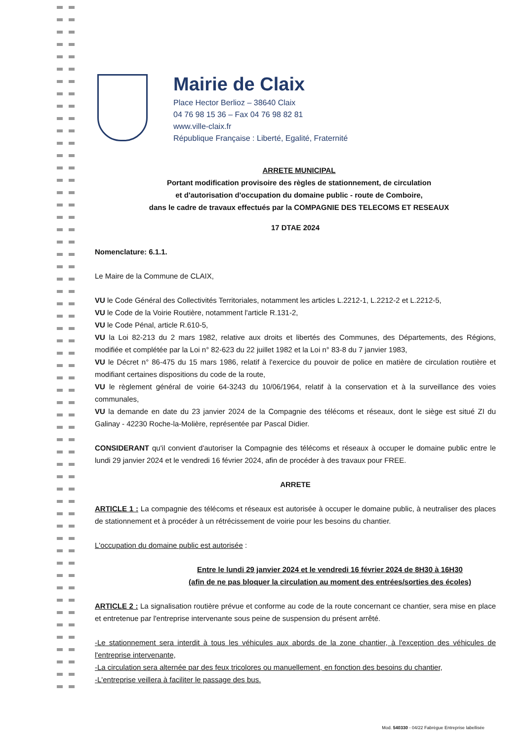Mairie de Claix
Place Hector Berlioz – 38640 Claix
04 76 98 15 36 – Fax 04 76 98 82 81
www.ville-claix.fr
République Française : Liberté, Egalité, Fraternité
ARRETE MUNICIPAL
Portant modification provisoire des règles de stationnement, de circulation
et d'autorisation d'occupation du domaine public - route de Comboire,
dans le cadre de travaux effectués par la COMPAGNIE DES TELECOMS ET RESEAUX
17 DTAE 2024
Nomenclature: 6.1.1.
Le Maire de la Commune de CLAIX,
VU le Code Général des Collectivités Territoriales, notamment les articles L.2212-1, L.2212-2 et L.2212-5,
VU le Code de la Voirie Routière, notamment l'article R.131-2,
VU le Code Pénal, article R.610-5,
VU la Loi 82-213 du 2 mars 1982, relative aux droits et libertés des Communes, des Départements, des Régions, modifiée et complétée par la Loi n° 82-623 du 22 juillet 1982 et la Loi n° 83-8 du 7 janvier 1983,
VU le Décret n° 86-475 du 15 mars 1986, relatif à l'exercice du pouvoir de police en matière de circulation routière et modifiant certaines dispositions du code de la route,
VU le règlement général de voirie 64-3243 du 10/06/1964, relatif à la conservation et à la surveillance des voies communales,
VU la demande en date du 23 janvier 2024 de la Compagnie des télécoms et réseaux, dont le siège est situé ZI du Galinay - 42230 Roche-la-Molière, représentée par Pascal Didier.
CONSIDERANT qu'il convient d'autoriser la Compagnie des télécoms et réseaux à occuper le domaine public entre le lundi 29 janvier 2024 et le vendredi 16 février 2024, afin de procéder à des travaux pour FREE.
ARRETE
ARTICLE 1 : La compagnie des télécoms et réseaux est autorisée à occuper le domaine public, à neutraliser des places de stationnement et à procéder à un rétrécissement de voirie pour les besoins du chantier.
L'occupation du domaine public est autorisée :
Entre le lundi 29 janvier 2024 et le vendredi 16 février 2024 de 8H30 à 16H30
(afin de ne pas bloquer la circulation au moment des entrées/sorties des écoles)
ARTICLE 2 : La signalisation routière prévue et conforme au code de la route concernant ce chantier, sera mise en place et entretenue par l'entreprise intervenante sous peine de suspension du présent arrêté.
-Le stationnement sera interdit à tous les véhicules aux abords de la zone chantier, à l'exception des véhicules de l'entreprise intervenante,
-La circulation sera alternée par des feux tricolores ou manuellement, en fonction des besoins du chantier,
-L'entreprise veillera à faciliter le passage des bus.
Mod. 540330 - 04/22 Fabrègue Entreprise labellisée